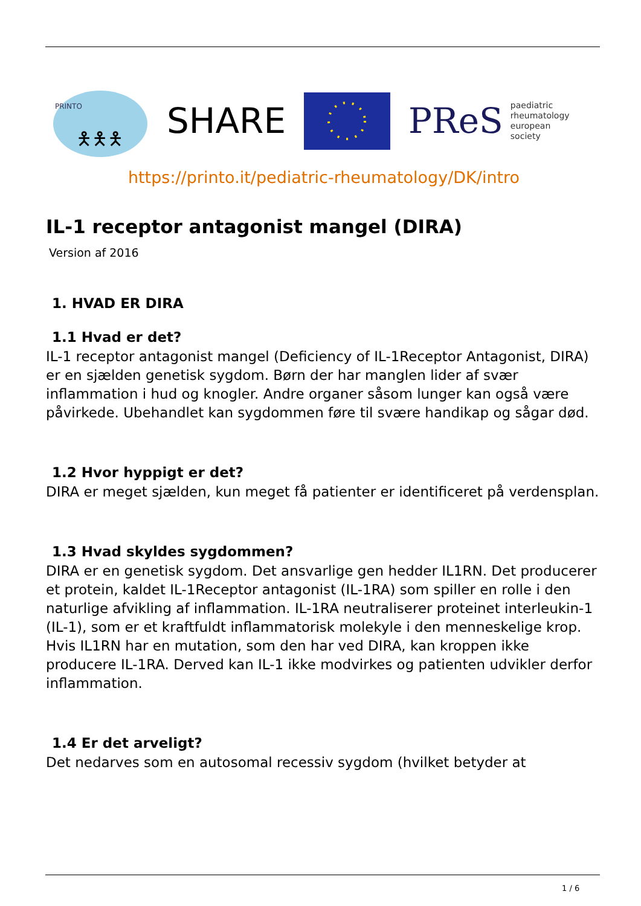PRINTO
🯅🯅🯅
SHARE
PReS paediatric
rheumatology
european
society
https://printo.it/pediatric-rheumatology/DK/intro
IL-1 receptor antagonist mangel (DIRA)
Version af 2016
1. HVAD ER DIRA
1.1 Hvad er det?
IL-1 receptor antagonist mangel (Deficiency of IL-1Receptor Antagonist, DIRA) er en sjælden genetisk sygdom. Børn der har manglen lider af svær inflammation i hud og knogler. Andre organer såsom lunger kan også være påvirkede. Ubehandlet kan sygdommen føre til svære handikap og sågar død.
1.2 Hvor hyppigt er det?
DIRA er meget sjælden, kun meget få patienter er identificeret på verdensplan.
1.3 Hvad skyldes sygdommen?
DIRA er en genetisk sygdom. Det ansvarlige gen hedder IL1RN. Det producerer et protein, kaldet IL-1Receptor antagonist (IL-1RA) som spiller en rolle i den naturlige afvikling af inflammation. IL-1RA neutraliserer proteinet interleukin-1 (IL-1), som er et kraftfuldt inflammatorisk molekyle i den menneskelige krop. Hvis IL1RN har en mutation, som den har ved DIRA, kan kroppen ikke producere IL-1RA. Derved kan IL-1 ikke modvirkes og patienten udvikler derfor inflammation.
1.4 Er det arveligt?
Det nedarves som en autosomal recessiv sygdom (hvilket betyder at
1 / 6